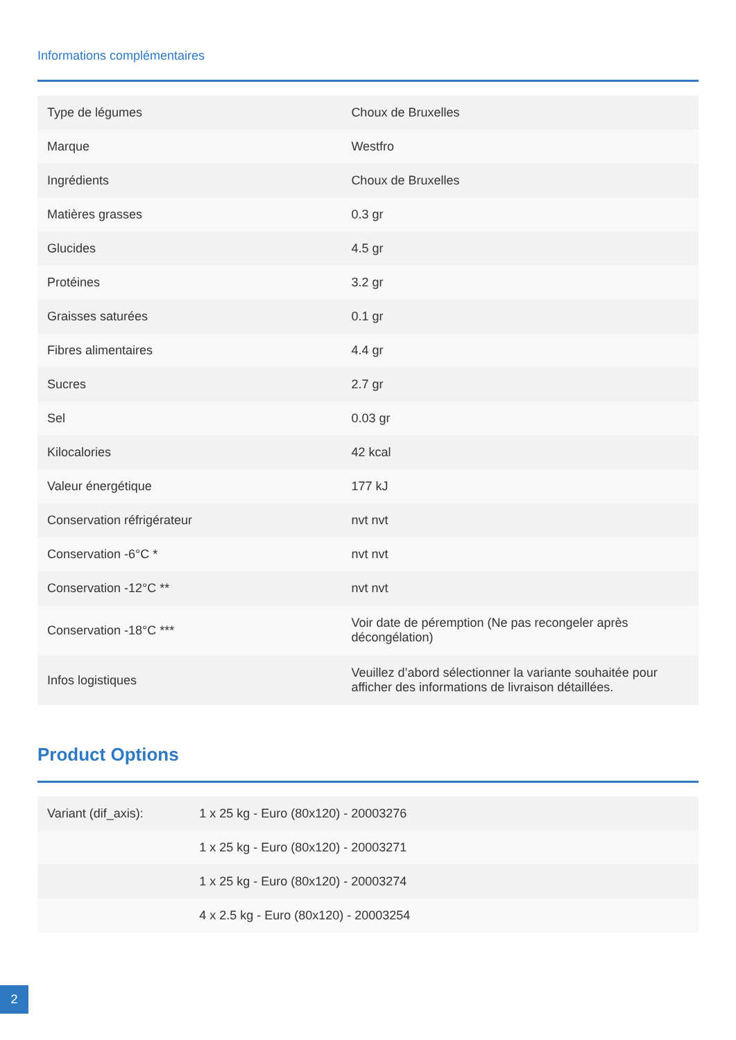Informations complémentaires
| Type de légumes | Choux de Bruxelles |
| Marque | Westfro |
| Ingrédients | Choux de Bruxelles |
| Matières grasses | 0.3 gr |
| Glucides | 4.5 gr |
| Protéines | 3.2 gr |
| Graisses saturées | 0.1 gr |
| Fibres alimentaires | 4.4 gr |
| Sucres | 2.7 gr |
| Sel | 0.03 gr |
| Kilocalories | 42 kcal |
| Valeur énergétique | 177 kJ |
| Conservation réfrigérateur | nvt nvt |
| Conservation -6°C * | nvt nvt |
| Conservation -12°C ** | nvt nvt |
| Conservation -18°C *** | Voir date de péremption (Ne pas recongeler après décongélation) |
| Infos logistiques | Veuillez d’abord sélectionner la variante souhaitée pour afficher des informations de livraison détaillées. |
Product Options
| Variant (dif_axis): | 1 x 25 kg - Euro (80x120) - 20003276 |
| | 1 x 25 kg - Euro (80x120) - 20003271 |
| | 1 x 25 kg - Euro (80x120) - 20003274 |
| | 4 x 2.5 kg - Euro (80x120) - 20003254 |
2